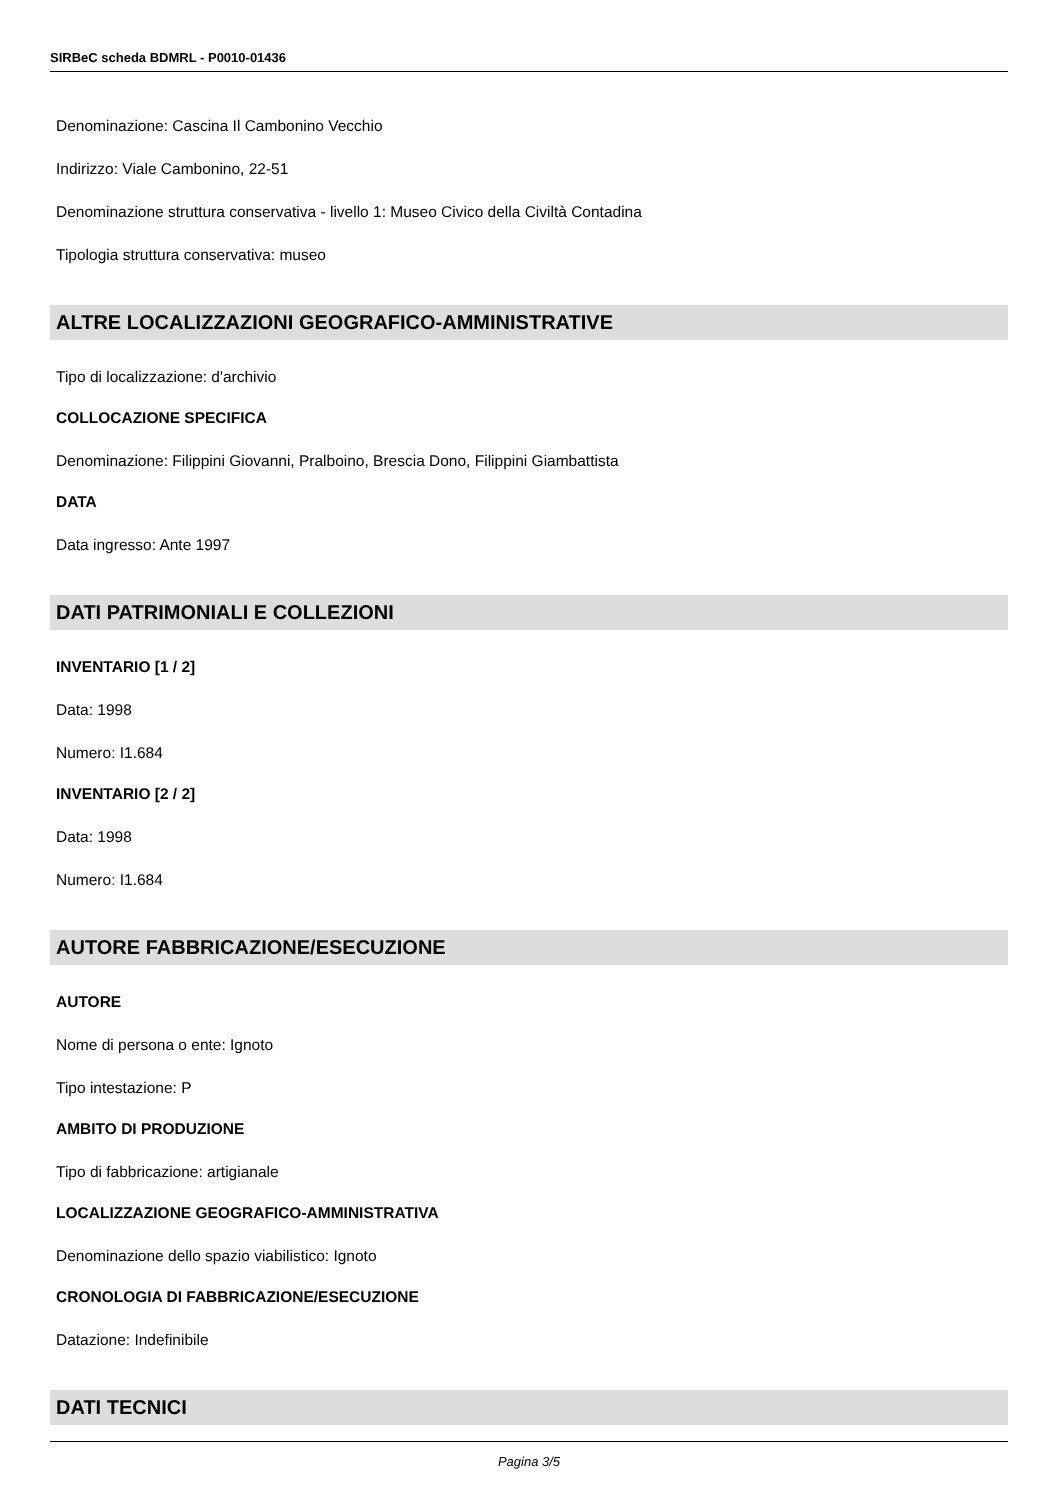SIRBeC scheda BDMRL - P0010-01436
Denominazione: Cascina Il Cambonino Vecchio
Indirizzo: Viale Cambonino, 22-51
Denominazione struttura conservativa - livello 1: Museo Civico della Civiltà Contadina
Tipologia struttura conservativa: museo
ALTRE LOCALIZZAZIONI GEOGRAFICO-AMMINISTRATIVE
Tipo di localizzazione: d'archivio
COLLOCAZIONE SPECIFICA
Denominazione: Filippini Giovanni, Pralboino, Brescia Dono, Filippini Giambattista
DATA
Data ingresso: Ante 1997
DATI PATRIMONIALI E COLLEZIONI
INVENTARIO [1 / 2]
Data: 1998
Numero: I1.684
INVENTARIO [2 / 2]
Data: 1998
Numero: I1.684
AUTORE FABBRICAZIONE/ESECUZIONE
AUTORE
Nome di persona o ente: Ignoto
Tipo intestazione: P
AMBITO DI PRODUZIONE
Tipo di fabbricazione: artigianale
LOCALIZZAZIONE GEOGRAFICO-AMMINISTRATIVA
Denominazione dello spazio viabilistico: Ignoto
CRONOLOGIA DI FABBRICAZIONE/ESECUZIONE
Datazione: Indefinibile
DATI TECNICI
Pagina 3/5